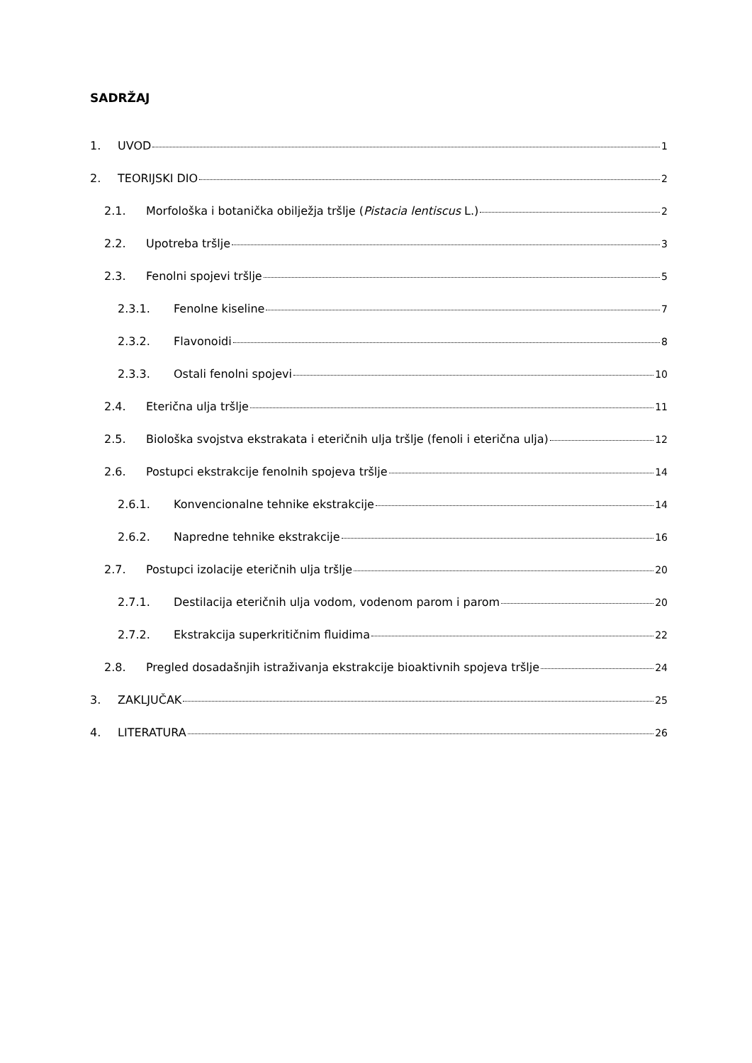SADRŽAJ
1. UVOD 1
2. TEORIJSKI DIO 2
2.1. Morfološka i botanička obilježja tršlje (Pistacia lentiscus L.) 2
2.2. Upotreba tršlje 3
2.3. Fenolni spojevi tršlje 5
2.3.1. Fenolne kiseline 7
2.3.2. Flavonoidi 8
2.3.3. Ostali fenolni spojevi 10
2.4. Eterična ulja tršlje 11
2.5. Biološka svojstva ekstrakata i eteričnih ulja tršlje (fenoli i eterična ulja) 12
2.6. Postupci ekstrakcije fenolnih spojeva tršlje 14
2.6.1. Konvencionalne tehnike ekstrakcije 14
2.6.2. Napredne tehnike ekstrakcije 16
2.7. Postupci izolacije eteričnih ulja tršlje 20
2.7.1. Destilacija eteričnih ulja vodom, vodenom parom i parom 20
2.7.2. Ekstrakcija superkritičnim fluidima 22
2.8. Pregled dosadašnjih istraživanja ekstrakcije bioaktivnih spojeva tršlje 24
3. ZAKLJUČAK 25
4. LITERATURA 26